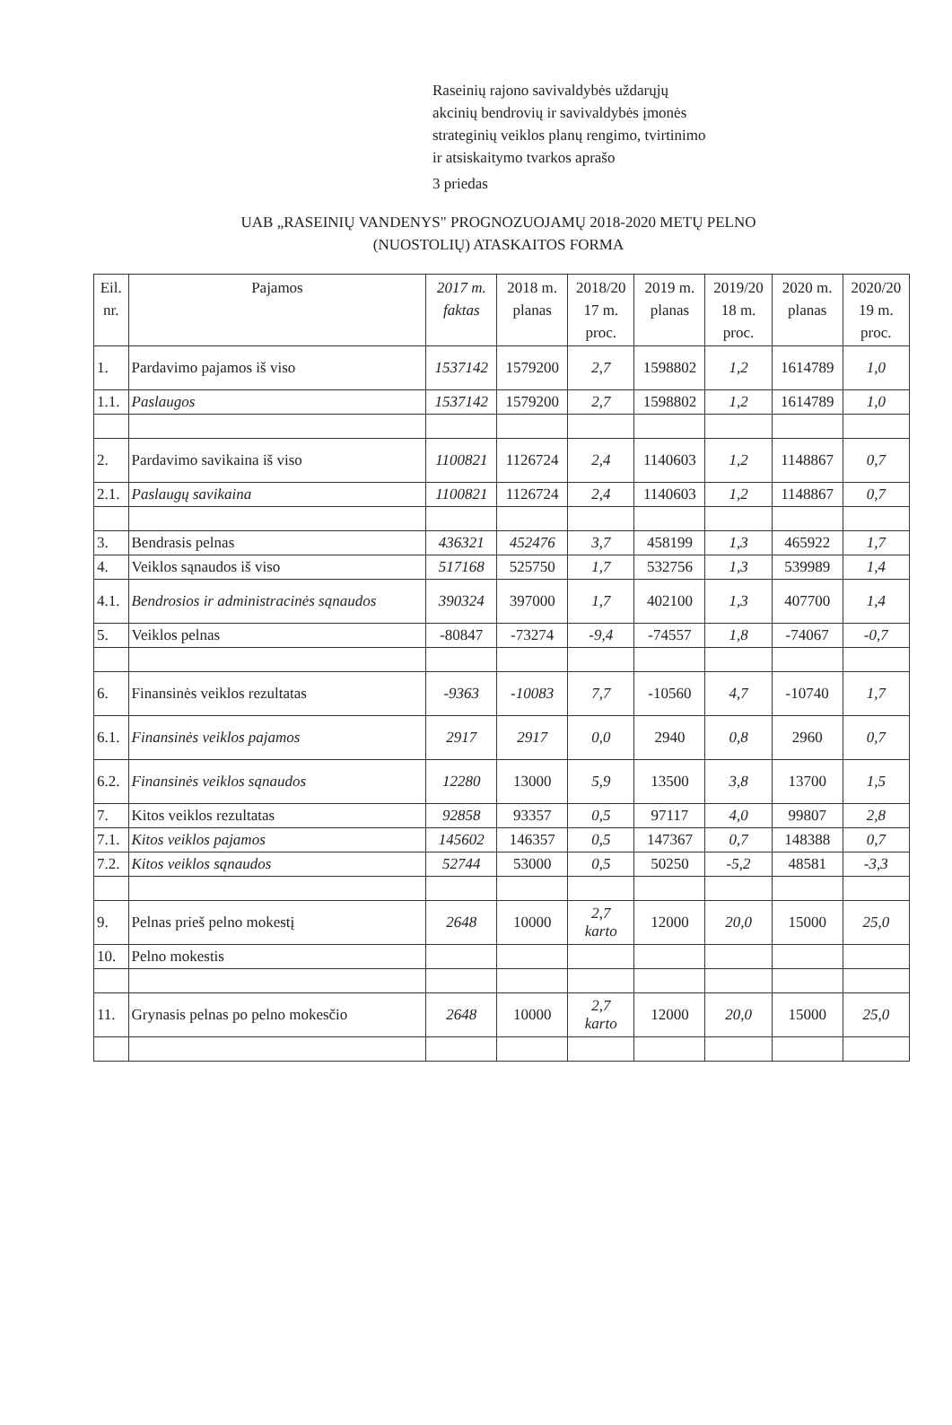Raseinių rajono savivaldybės uždarųjų
akcinių bendrovių ir savivaldybės įmonės
strateginių veiklos planų rengimo, tvirtinimo
ir atsiskaitymo tvarkos aprašo
3 priedas
UAB „RASEINIŲ VANDENYS" PROGNOZUOJAMŲ 2018-2020 METŲ PELNO
(NUOSTOLIŲ) ATASKAITOS FORMA
| Eil. nr. | Pajamos | 2017 m. faktas | 2018 m. planas | 2018/20 17 m. proc. | 2019 m. planas | 2019/20 18 m. proc. | 2020 m. planas | 2020/20 19 m. proc. |
| --- | --- | --- | --- | --- | --- | --- | --- | --- |
| 1. | Pardavimo pajamos iš viso | 1537142 | 1579200 | 2,7 | 1598802 | 1,2 | 1614789 | 1,0 |
| 1.1. | Paslaugos | 1537142 | 1579200 | 2,7 | 1598802 | 1,2 | 1614789 | 1,0 |
| 2. | Pardavimo savikaina iš viso | 1100821 | 1126724 | 2,4 | 1140603 | 1,2 | 1148867 | 0,7 |
| 2.1. | Paslaugų savikaina | 1100821 | 1126724 | 2,4 | 1140603 | 1,2 | 1148867 | 0,7 |
| 3. | Bendrasis pelnas | 436321 | 452476 | 3,7 | 458199 | 1,3 | 465922 | 1,7 |
| 4. | Veiklos sąnaudos iš viso | 517168 | 525750 | 1,7 | 532756 | 1,3 | 539989 | 1,4 |
| 4.1. | Bendrosios ir administracinės sąnaudos | 390324 | 397000 | 1,7 | 402100 | 1,3 | 407700 | 1,4 |
| 5. | Veiklos pelnas | -80847 | -73274 | -9,4 | -74557 | 1,8 | -74067 | -0,7 |
| 6. | Finansinės veiklos rezultatas | -9363 | -10083 | 7,7 | -10560 | 4,7 | -10740 | 1,7 |
| 6.1. | Finansinės veiklos pajamos | 2917 | 2917 | 0,0 | 2940 | 0,8 | 2960 | 0,7 |
| 6.2. | Finansinės veiklos sąnaudos | 12280 | 13000 | 5,9 | 13500 | 3,8 | 13700 | 1,5 |
| 7. | Kitos veiklos rezultatas | 92858 | 93357 | 0,5 | 97117 | 4,0 | 99807 | 2,8 |
| 7.1. | Kitos veiklos pajamos | 145602 | 146357 | 0,5 | 147367 | 0,7 | 148388 | 0,7 |
| 7.2. | Kitos veiklos sąnaudos | 52744 | 53000 | 0,5 | 50250 | -5,2 | 48581 | -3,3 |
| 9. | Pelnas prieš pelno mokestį | 2648 | 10000 | 2,7 karto | 12000 | 20,0 | 15000 | 25,0 |
| 10. | Pelno mokestis | | | | | | | |
| 11. | Grynasis pelnas po pelno mokesčio | 2648 | 10000 | 2,7 karto | 12000 | 20,0 | 15000 | 25,0 |